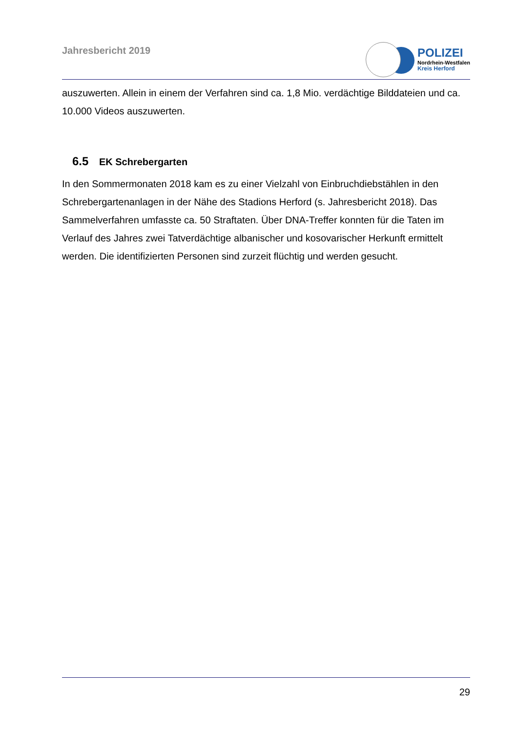Jahresbericht 2019
POLIZEI
Nordrhein-Westfalen
Kreis Herford
auszuwerten. Allein in einem der Verfahren sind ca. 1,8 Mio. verdächtige Bilddateien und ca. 10.000 Videos auszuwerten.
6.5 EK Schrebergarten
In den Sommermonaten 2018 kam es zu einer Vielzahl von Einbruchdiebstählen in den Schrebergartenanlagen in der Nähe des Stadions Herford (s. Jahresbericht 2018). Das Sammelverfahren umfasste ca. 50 Straftaten. Über DNA-Treffer konnten für die Taten im Verlauf des Jahres zwei Tatverdächtige albanischer und kosovarischer Herkunft ermittelt werden. Die identifizierten Personen sind zurzeit flüchtig und werden gesucht.
29